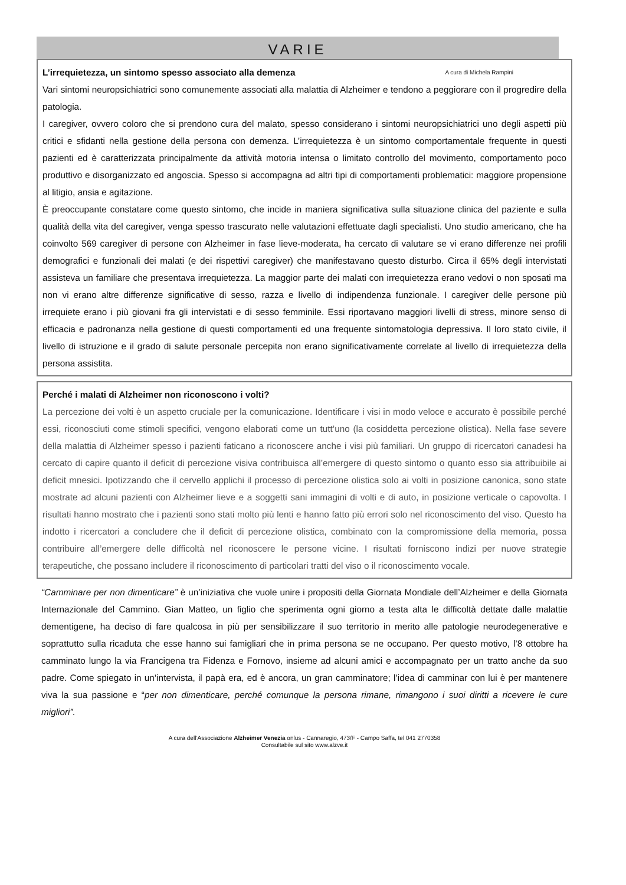VARIE
L’irrequietezza, un sintomo spesso associato alla demenza A cura di Michela Rampini
Vari sintomi neuropsichiatrici sono comunemente associati alla malattia di Alzheimer e tendono a peggiorare con il progredire della patologia.
I caregiver, ovvero coloro che si prendono cura del malato, spesso considerano i sintomi neuropsichiatrici uno degli aspetti più critici e sfidanti nella gestione della persona con demenza. L’irrequietezza è un sintomo comportamentale frequente in questi pazienti ed è caratterizzata principalmente da attività motoria intensa o limitato controllo del movimento, comportamento poco produttivo e disorganizzato ed angoscia. Spesso si accompagna ad altri tipi di comportamenti problematici: maggiore propensione al litigio, ansia e agitazione.
È preoccupante constatare come questo sintomo, che incide in maniera significativa sulla situazione clinica del paziente e sulla qualità della vita del caregiver, venga spesso trascurato nelle valutazioni effettuate dagli specialisti. Uno studio americano, che ha coinvolto 569 caregiver di persone con Alzheimer in fase lieve-moderata, ha cercato di valutare se vi erano differenze nei profili demografici e funzionali dei malati (e dei rispettivi caregiver) che manifestavano questo disturbo. Circa il 65% degli intervistati assisteva un familiare che presentava irrequietezza. La maggior parte dei malati con irrequietezza erano vedovi o non sposati ma non vi erano altre differenze significative di sesso, razza e livello di indipendenza funzionale. I caregiver delle persone più irrequiete erano i più giovani fra gli intervistati e di sesso femminile. Essi riportavano maggiori livelli di stress, minore senso di efficacia e padronanza nella gestione di questi comportamenti ed una frequente sintomatologia depressiva. Il loro stato civile, il livello di istruzione e il grado di salute personale percepita non erano significativamente correlate al livello di irrequietezza della persona assistita.
Perché i malati di Alzheimer non riconoscono i volti?
La percezione dei volti è un aspetto cruciale per la comunicazione. Identificare i visi in modo veloce e accurato è possibile perché essi, riconosciuti come stimoli specifici, vengono elaborati come un tutt’uno (la cosiddetta percezione olistica). Nella fase severe della malattia di Alzheimer spesso i pazienti faticano a riconoscere anche i visi più familiari. Un gruppo di ricercatori canadesi ha cercato di capire quanto il deficit di percezione visiva contribuisca all’emergere di questo sintomo o quanto esso sia attribuibile ai deficit mnesici. Ipotizzando che il cervello applichi il processo di percezione olistica solo ai volti in posizione canonica, sono state mostrate ad alcuni pazienti con Alzheimer lieve e a soggetti sani immagini di volti e di auto, in posizione verticale o capovolta. I risultati hanno mostrato che i pazienti sono stati molto più lenti e hanno fatto più errori solo nel riconoscimento del viso. Questo ha indotto i ricercatori a concludere che il deficit di percezione olistica, combinato con la compromissione della memoria, possa contribuire all’emergere delle difficoltà nel riconoscere le persone vicine. I risultati forniscono indizi per nuove strategie terapeutiche, che possano includere il riconoscimento di particolari tratti del viso o il riconoscimento vocale.
“Camminare per non dimenticare” è un’iniziativa che vuole unire i propositi della Giornata Mondiale dell’Alzheimer e della Giornata Internazionale del Cammino. Gian Matteo, un figlio che sperimenta ogni giorno a testa alta le difficoltà dettate dalle malattie dementigene, ha deciso di fare qualcosa in più per sensibilizzare il suo territorio in merito alle patologie neurodegenerative e soprattutto sulla ricaduta che esse hanno sui famigliari che in prima persona se ne occupano. Per questo motivo, l’8 ottobre ha camminato lungo la via Francigena tra Fidenza e Fornovo, insieme ad alcuni amici e accompagnato per un tratto anche da suo padre. Come spiegato in un’intervista, il papà era, ed è ancora, un gran camminatore; l’idea di camminar con lui è per mantenere viva la sua passione e “per non dimenticare, perché comunque la persona rimane, rimangono i suoi diritti a ricevere le cure migliori”.
A cura dell’Associazione Alzheimer Venezia onlus - Cannaregio, 473/F - Campo Saffa, tel 041 2770358
Consultabile sul sito www.alzve.it